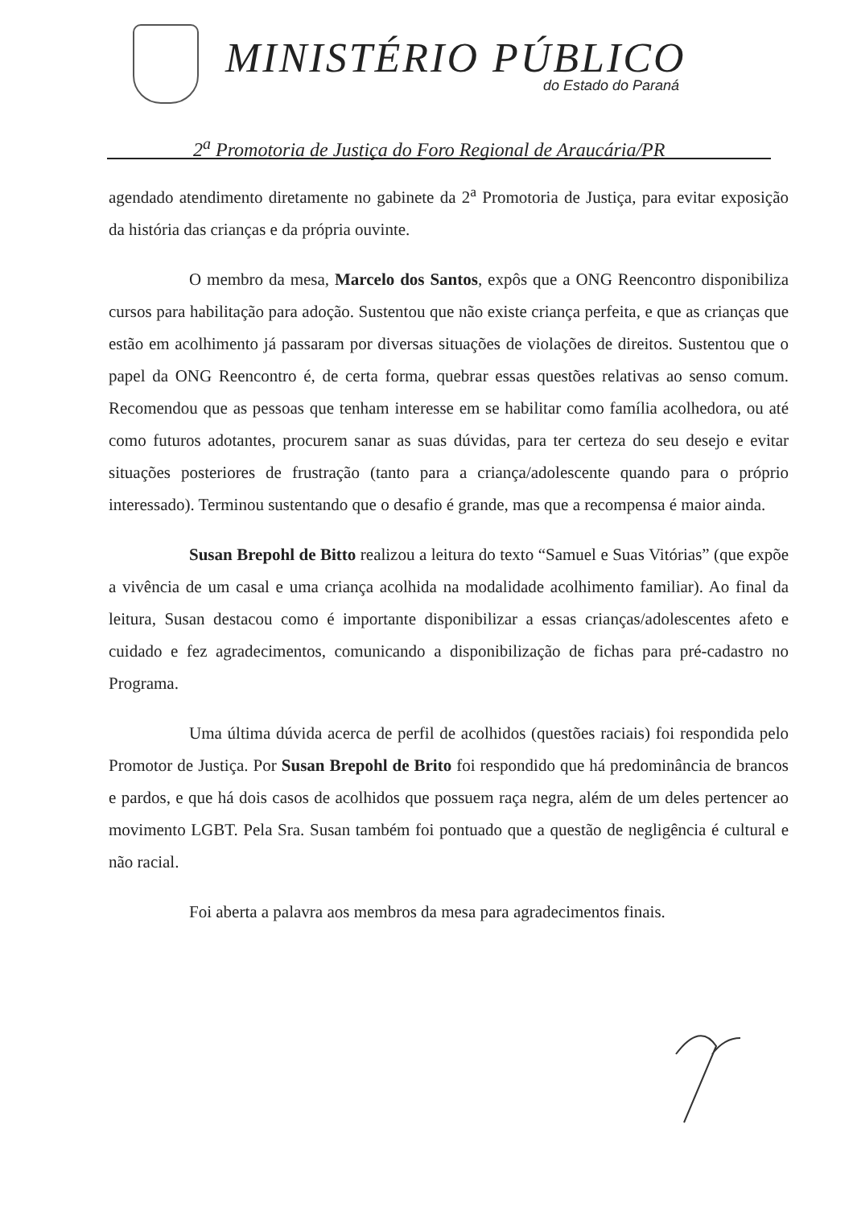MINISTÉRIO PÚBLICO
do Estado do Paraná
2<sup>a</sup> Promotoria de Justiça do Foro Regional de Araucária/PR
agendado atendimento diretamente no gabinete da 2<sup>a</sup> Promotoria de Justiça, para evitar exposição da história das crianças e da própria ouvinte.
O membro da mesa, Marcelo dos Santos, expôs que a ONG Reencontro disponibiliza cursos para habilitação para adoção. Sustentou que não existe criança perfeita, e que as crianças que estão em acolhimento já passaram por diversas situações de violações de direitos. Sustentou que o papel da ONG Reencontro é, de certa forma, quebrar essas questões relativas ao senso comum. Recomendou que as pessoas que tenham interesse em se habilitar como família acolhedora, ou até como futuros adotantes, procurem sanar as suas dúvidas, para ter certeza do seu desejo e evitar situações posteriores de frustração (tanto para a criança/adolescente quando para o próprio interessado). Terminou sustentando que o desafio é grande, mas que a recompensa é maior ainda.
Susan Brepohl de Bitto realizou a leitura do texto “Samuel e Suas Vitórias” (que expõe a vivência de um casal e uma criança acolhida na modalidade acolhimento familiar). Ao final da leitura, Susan destacou como é importante disponibilizar a essas crianças/adolescentes afeto e cuidado e fez agradecimentos, comunicando a disponibilização de fichas para pré-cadastro no Programa.
Uma última dúvida acerca de perfil de acolhidos (questões raciais) foi respondida pelo Promotor de Justiça. Por Susan Brepohl de Brito foi respondido que há predominância de brancos e pardos, e que há dois casos de acolhidos que possuem raça negra, além de um deles pertencer ao movimento LGBT. Pela Sra. Susan também foi pontuado que a questão de negligência é cultural e não racial.
Foi aberta a palavra aos membros da mesa para agradecimentos finais.